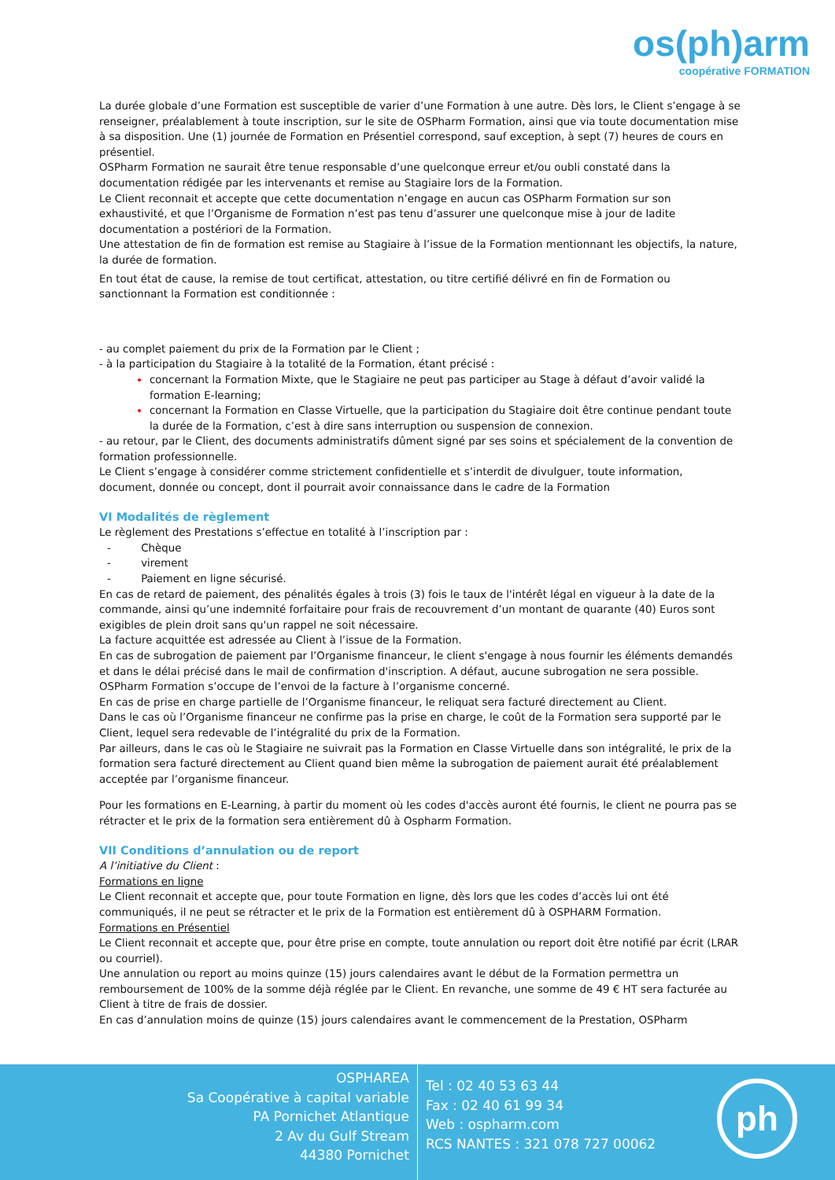os(ph)arm
coopérative FORMATION
La durée globale d’une Formation est susceptible de varier d’une Formation à une autre. Dès lors, le Client s’engage à se renseigner, préalablement à toute inscription, sur le site de OSPharm Formation, ainsi que via toute documentation mise à sa disposition. Une (1) journée de Formation en Présentiel correspond, sauf exception, à sept (7) heures de cours en présentiel.
OSPharm Formation ne saurait être tenue responsable d’une quelconque erreur et/ou oubli constaté dans la documentation rédigée par les intervenants et remise au Stagiaire lors de la Formation.
Le Client reconnait et accepte que cette documentation n’engage en aucun cas OSPharm Formation sur son exhaustivité, et que l’Organisme de Formation n’est pas tenu d’assurer une quelconque mise à jour de ladite documentation a postériori de la Formation.
Une attestation de fin de formation est remise au Stagiaire à l’issue de la Formation mentionnant les objectifs, la nature, la durée de formation.
En tout état de cause, la remise de tout certificat, attestation, ou titre certifié délivré en fin de Formation ou sanctionnant la Formation est conditionnée :
- au complet paiement du prix de la Formation par le Client ;
- à la participation du Stagiaire à la totalité de la Formation, étant précisé :
concernant la Formation Mixte, que le Stagiaire ne peut pas participer au Stage à défaut d’avoir validé la formation E-learning;
concernant la Formation en Classe Virtuelle, que la participation du Stagiaire doit être continue pendant toute la durée de la Formation, c’est à dire sans interruption ou suspension de connexion.
- au retour, par le Client, des documents administratifs dûment signé par ses soins et spécialement de la convention de formation professionnelle.
Le Client s’engage à considérer comme strictement confidentielle et s’interdit de divulguer, toute information, document, donnée ou concept, dont il pourrait avoir connaissance dans le cadre de la Formation
VI Modalités de règlement
Le règlement des Prestations s’effectue en totalité à l’inscription par :
- Chèque
- virement
- Paiement en ligne sécurisé.
En cas de retard de paiement, des pénalités égales à trois (3) fois le taux de l'intérêt légal en vigueur à la date de la commande, ainsi qu’une indemnité forfaitaire pour frais de recouvrement d’un montant de quarante (40) Euros sont exigibles de plein droit sans qu'un rappel ne soit nécessaire.
La facture acquittée est adressée au Client à l’issue de la Formation.
En cas de subrogation de paiement par l’Organisme financeur, le client s'engage à nous fournir les éléments demandés et dans le délai précisé dans le mail de confirmation d'inscription. A défaut, aucune subrogation ne sera possible. OSPharm Formation s’occupe de l’envoi de la facture à l’organisme concerné.
En cas de prise en charge partielle de l’Organisme financeur, le reliquat sera facturé directement au Client.
Dans le cas où l’Organisme financeur ne confirme pas la prise en charge, le coût de la Formation sera supporté par le Client, lequel sera redevable de l’intégralité du prix de la Formation.
Par ailleurs, dans le cas où le Stagiaire ne suivrait pas la Formation en Classe Virtuelle dans son intégralité, le prix de la formation sera facturé directement au Client quand bien même la subrogation de paiement aurait été préalablement acceptée par l’organisme financeur.
Pour les formations en E-Learning, à partir du moment où les codes d'accès auront été fournis, le client ne pourra pas se rétracter et le prix de la formation sera entièrement dû à Ospharm Formation.
VII Conditions d’annulation ou de report
A l’initiative du Client :
Formations en ligne
Le Client reconnait et accepte que, pour toute Formation en ligne, dès lors que les codes d’accès lui ont été communiqués, il ne peut se rétracter et le prix de la Formation est entièrement dû à OSPHARM Formation.
Formations en Présentiel
Le Client reconnait et accepte que, pour être prise en compte, toute annulation ou report doit être notifié par écrit (LRAR ou courriel).
Une annulation ou report au moins quinze (15) jours calendaires avant le début de la Formation permettra un remboursement de 100% de la somme déjà réglée par le Client. En revanche, une somme de 49 € HT sera facturée au Client à titre de frais de dossier.
En cas d’annulation moins de quinze (15) jours calendaires avant le commencement de la Prestation, OSPharm
OSPHAREA
Sa Coopérative à capital variable
PA Pornichet Atlantique
2 Av du Gulf Stream
44380 Pornichet
Tel : 02 40 53 63 44
Fax : 02 40 61 99 34
Web : ospharm.com
RCS NANTES : 321 078 727 00062
ph